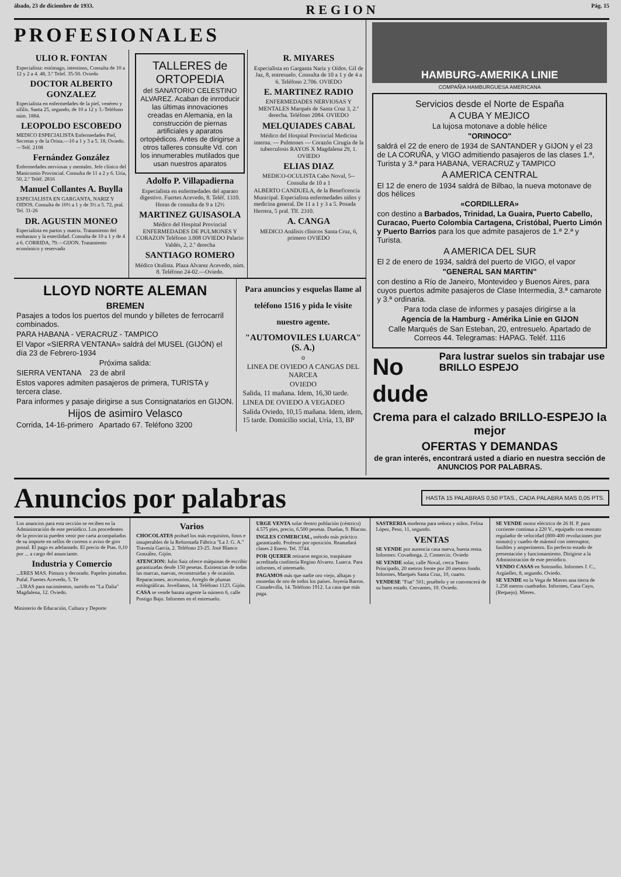ábado, 23 de diciembre de 1933. REGION Pág. 15
PROFESIONALES
ULIO R. FONTAN
Especialista: estómago, intestinos, Consulta de 10 a 12 y 2 a 4. 48, 3.º Telef. 35-50. Oviedo
DOCTOR ALBERTO GONZALEZ
Especialista en enfermedades de la piel, venéreo y sífilis. Santa 25, segundo, de 10 a 12 y 3.-Teléfono núm. 1884.
LEOPOLDO ESCOBEDO
MEDICO ESPECIALISTA Enfermedades Piel, Secretas y de la Orina.—10 a 1 y 3 a 5. 18, Oviedo.—Telf. 2108
Fernández González
Enfermedades nerviosas y mentales. Jefe clínico del Manicomio Provincial. Consulta de 11 a 2 y 6. Uría, 50, 2.º Teléf. 2816
Manuel Collantes A. Buylla
ESPECIALISTA EN GARGANTA, NARIZ Y OIDOS. Consulta de 10½ a 1 y de 3½ a 5. 72, pral. Tel. 31-26
DR. AGUSTIN MONEO
Especialista en partos y matriz. Tratamiento del embarazo y la esterilidad. Consulta de 10 a 1 y de 4 a 6. CORRIDA, 79.—GIJON. Tratamiento económico y reservado
TALLERES de ORTOPEDIA
del SANATORIO CELESTINO ALVAREZ. Acaban de inrroducir las últimas innovaciones creadas en Alemania, en la construcción de piernas artificiales y aparatos ortopédicos. Antes de dirigirse a otros talleres consulte Vd. con los innumerables mutilados que usan nuestros aparatos
Adolfo P. Villapadierna
Especialista en enfermedades del aparato digestivo. Fuertes Acevedo, 8. Teléf. 1310. Horas de consulta de 9 a 12½
MARTINEZ GUISASOLA
Médico del Hospital Provincial ENFERMEDADES DE PULMONES Y CORAZON Teléfono 3.008 OVIEDO Palacio Valdés, 2, 2.º derecha
SANTIAGO ROMERO
Médico Otulista. Plaza Alvarez Acevedo, núm. 8. Teléfono 24-02.—Oviedo.
R. MIYARES
Especialista en Garganta Nariz y Oídos. Gil de Jaz, 8, entresuelo. Consulta de 10 a 1 y de 4 a 6. Teléfono 2.706. OVIEDO
E. MARTINEZ RADIO
ENFERMEDADES NERVIOSAS Y MENTALES Marqués de Santa Cruz 3, 2.º derecha. Teléfono 2084. OVIEDO
MELQUIADES CABAL
Médico del Hospital Provincial Medicina interna. — Pulmones — Corazón Cirugía de la tuberculosis RAYOS X Magdalena 29, 1. OVIEDO
ELIAS DIAZ
MEDICO-OCULISTA Cabo Noval, 5--Consulta de 10 a 1
ALBERTO CANDUELA, de la Beneficencia Municipal. Especialista enfermedades niños y medicina general. De 11 a 1 y 3 a 5. Posada Herrera, 5 pral. Tlf. 2310.
A. CANGA
MEDICO Análisis clínicos Santa Cruz, 6, primero OVIEDO
LLOYD NORTE ALEMAN
BREMEN
Pasajes a todos los puertos del mundo y billetes de ferrocarril combinados.
PARA HABANA - VERACRUZ - TAMPICO
El Vapor «SIERRA VENTANA» saldrá del MUSEL (GIJÓN) el día 23 de Febrero-1934
Próxima salida:
SIERRA VENTANA 23 de abril
Estos vapores admiten pasajeros de primera, TURISTA y tercera clase.
Para informes y pasaje dirigirse a sus Consignatarios en GIJON.
Hijos de asimiro Velasco
Corrida, 14-16-primero Apartado 67. Teléfono 3200
Para anuncios y esquelas llame al teléfono 1516 y pida le visite nuestro agente.
"AUTOMOVILES LUARCA" (S. A.)
o
LINEA DE OVIEDO A CANGAS DEL NARCEA
OVIEDO
Salida, 11 mañana. Idem, 16,30 tarde.
LINEA DE OVIEDO A VEGADEO
Salida Oviedo, 10,15 mañana. Idem, idem, 15 tarde. Domicilio social, Uría, 13, BP
HAMBURG-AMERIKA LINIE
COMPAÑIA HAMBURGUESA AMERICANA
Servicios desde el Norte de España
A CUBA Y MEJICO
La lujosa motonave a doble hélice
"ORINOCO"
saldrá el 22 de enero de 1934 de SANTANDER y GIJON y el 23 de LA CORUÑA, y VIGO admitiendo pasajeros de las clases 1.ª, Turista y 3.ª para HABANA, VERACRUZ y TAMPICO
A AMERICA CENTRAL
El 12 de enero de 1934 saldrá de Bilbao, la nueva motonave de dos hélices
«CORDILLERA»
con destino a Barbados, Trinidad, La Guaira, Puerto Cabello, Curacao, Puerto Colombia Cartagena, Cristóbal, Puerto Limón y Puerto Barrios para los que admite pasajeros de 1.ª 2.ª y Turista.
A AMERICA DEL SUR
El 2 de enero de 1934, saldrá del puerto de VIGO, el vapor
"GENERAL SAN MARTIN"
con destino a Río de Janeiro, Montevideo y Buenos Aires, para cuyos puertos admite pasajeros de Clase Intermedia, 3.ª camarote y 3.ª ordinaria.
Para toda clase de informes y pasajes dirigirse a la
Agencia de la Hamburg - Amérika Linie en GIJON
Calle Marqués de San Esteban, 20, entresuelo. Apartado de Correos 44. Telegramas: HAPAG. Teléf. 1116
No dude Para lustrar suelos sin trabajar use BRILLO ESPEJO
Crema para el calzado BRILLO-ESPEJO la mejor
OFERTAS Y DEMANDAS
de gran interés, encontrará usted a diario en nuestra sección de ANUNCIOS POR PALABRAS.
Anuncios por palabras
HASTA 15 PALABRAS 0,50 PTAS., CADA PALABRA MAS 0,05 PTS.
Los anuncios para esta sección se reciben en la Administración de este periódico. Los procedentes de la provincia pueden venir por carta acompañados de su importe en sellos de correos o aviso de giro postal. El pago es adelantado. El precio de Ptas. 0,10 por ... a cargo del anunciante.
Industria y Comercio
...ERES MAS. Pintura y decorado. Papeles pintados. Pufal. Fuertes Acevedo, 5. Te
...URAS para nacimientos, surtido en "La Dalia" Magdalena, 12. Oviedo.
Varios
CHOCOLATES probad los más exquisitos, finos e insuperables de la Reformada Fábrica "La J. G. A." Travesía García, 2. Teléfono 23-25. José Blanco González. Gijón.
ATENCION: Julio Saiz ofrece máquinas de escribir garantizadas desde 150 pesetas. Existencias de todas las marcas, nuevas, reconstruidas y de ocasión. Reparaciones, accesorios, Arreglo de plumas estilográficas. Jovellanos, 14. Teléfono 1123. Gijón.
CASA se vende barata urgente la número 6, calle Postigo Bajo. Informes en el entresuelo.
URGE VENTA solar dentro población (céntrico) 4.575 pies, precio, 6.500 pesetas. Dueñas, 9. Blacno.
INGLES COMERCIAL, método más práctico garantizado. Profesor por oposición. Reanudará clases 2 Enero. Tel. 3744.
POR QUERER retirarse negocio, traspásase acreditada confitería Regino Alvarez. Luarca. Para informes, el interesado.
PAGAMOS más que nadie oro viejo, alhajas y monedas de oro de todos los países. Joyería Barros. Cimadevilla, 14. Teléfono 1912. La casa que más paga.
SASTRERIA moderna para señora y niños. Felisa López, Peso, 11, segundo.
VENTAS
SE VENDE por ausencia casa nueva, buena renta. Informes: Covadonga, 2, Comercio. Oviedo
SE VENDE solar, calle Noval, cerca Teatro Principado, 20 metros frente por 20 metros fondo. Informes, Marqués Santa Cruz, 10, cuarto.
VENDESE "Fiat" 501; pruébelo y se convencerá de su buen estado. Cervantes, 10. Oviedo.
SE VENDE motor eléctrico de 26 H. P. para corriente continua a 220 V., equipado con reostato regulador de velocidad (800-400 revoluciones por minuto) y cuadro de mármol con interruptor, fusibles y amperímetro. En perfecto estado de presentación y funcionamiento. Dirigirse a la Administración de este periódico.
VENDO CASAS en Sotrondio. Informes J. C., Argüelles, 8, segundo. Oviedo.
SE VENDE en la Vega de Mieres una tierra de 1.258 metros cuadrados. Informes, Casa Cayo, (Requejo). Mieres.
Ministerio de Educación, Cultura y Deporte